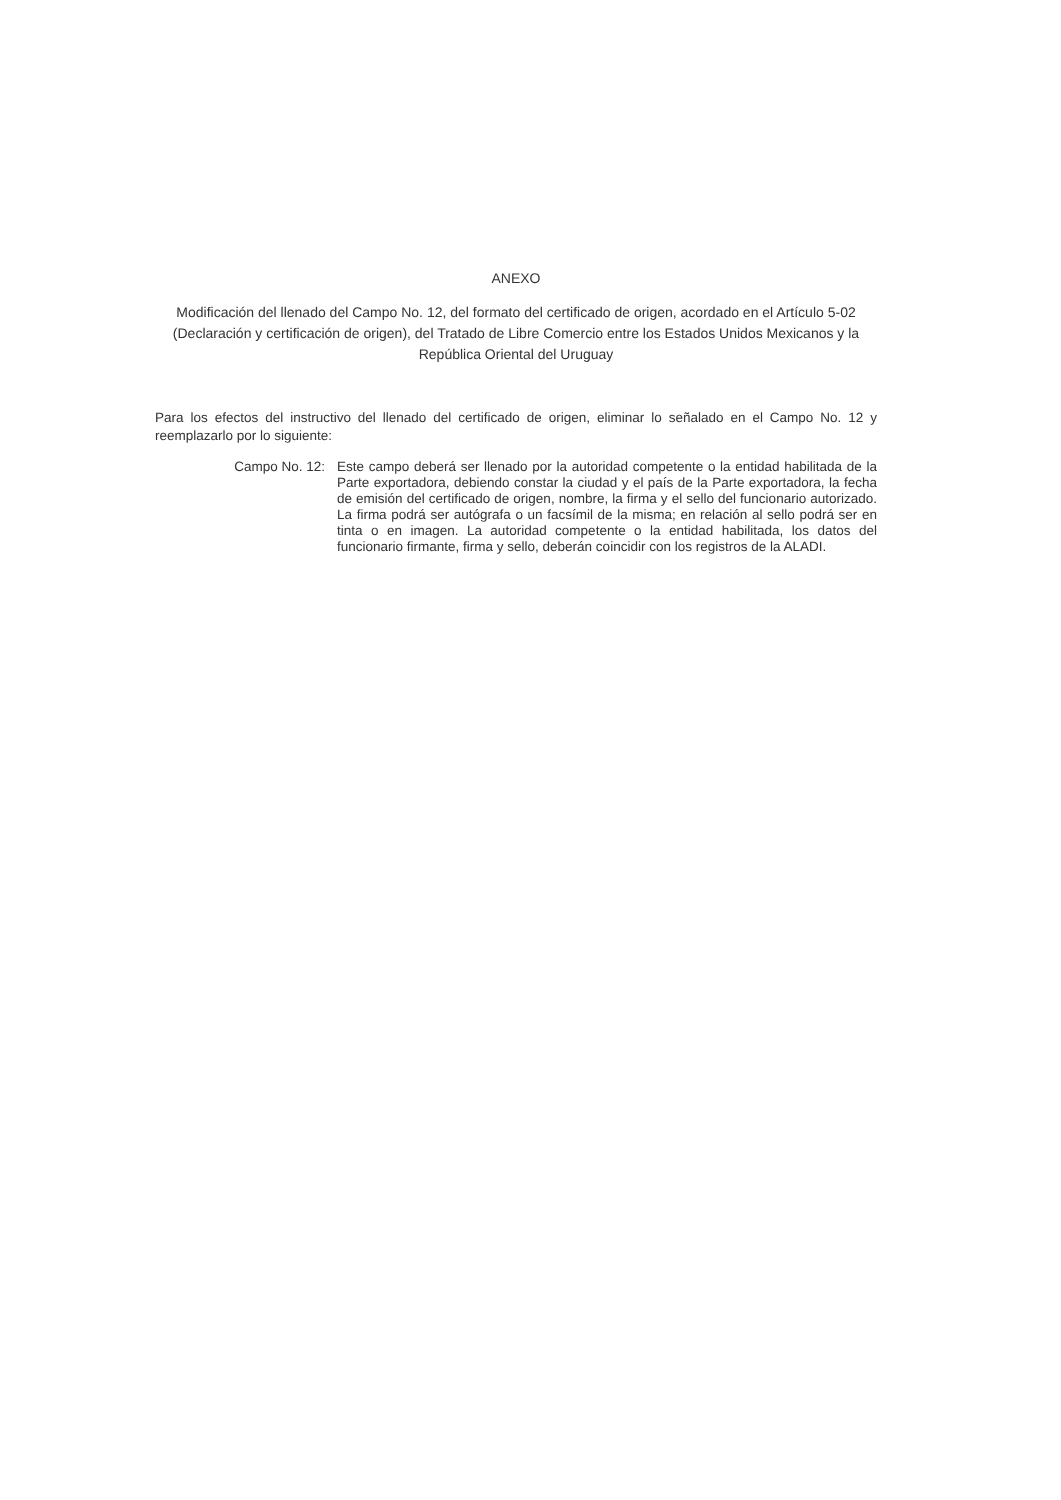ANEXO
Modificación del llenado del Campo No. 12, del formato del certificado de origen, acordado en el Artículo 5-02 (Declaración y certificación de origen), del Tratado de Libre Comercio entre los Estados Unidos Mexicanos y la República Oriental del Uruguay
Para los efectos del instructivo del llenado del certificado de origen, eliminar lo señalado en el Campo No. 12 y reemplazarlo por lo siguiente:
Campo No. 12: Este campo deberá ser llenado por la autoridad competente o la entidad habilitada de la Parte exportadora, debiendo constar la ciudad y el país de la Parte exportadora, la fecha de emisión del certificado de origen, nombre, la firma y el sello del funcionario autorizado. La firma podrá ser autógrafa o un facsímil de la misma; en relación al sello podrá ser en tinta o en imagen. La autoridad competente o la entidad habilitada, los datos del funcionario firmante, firma y sello, deberán coincidir con los registros de la ALADI.